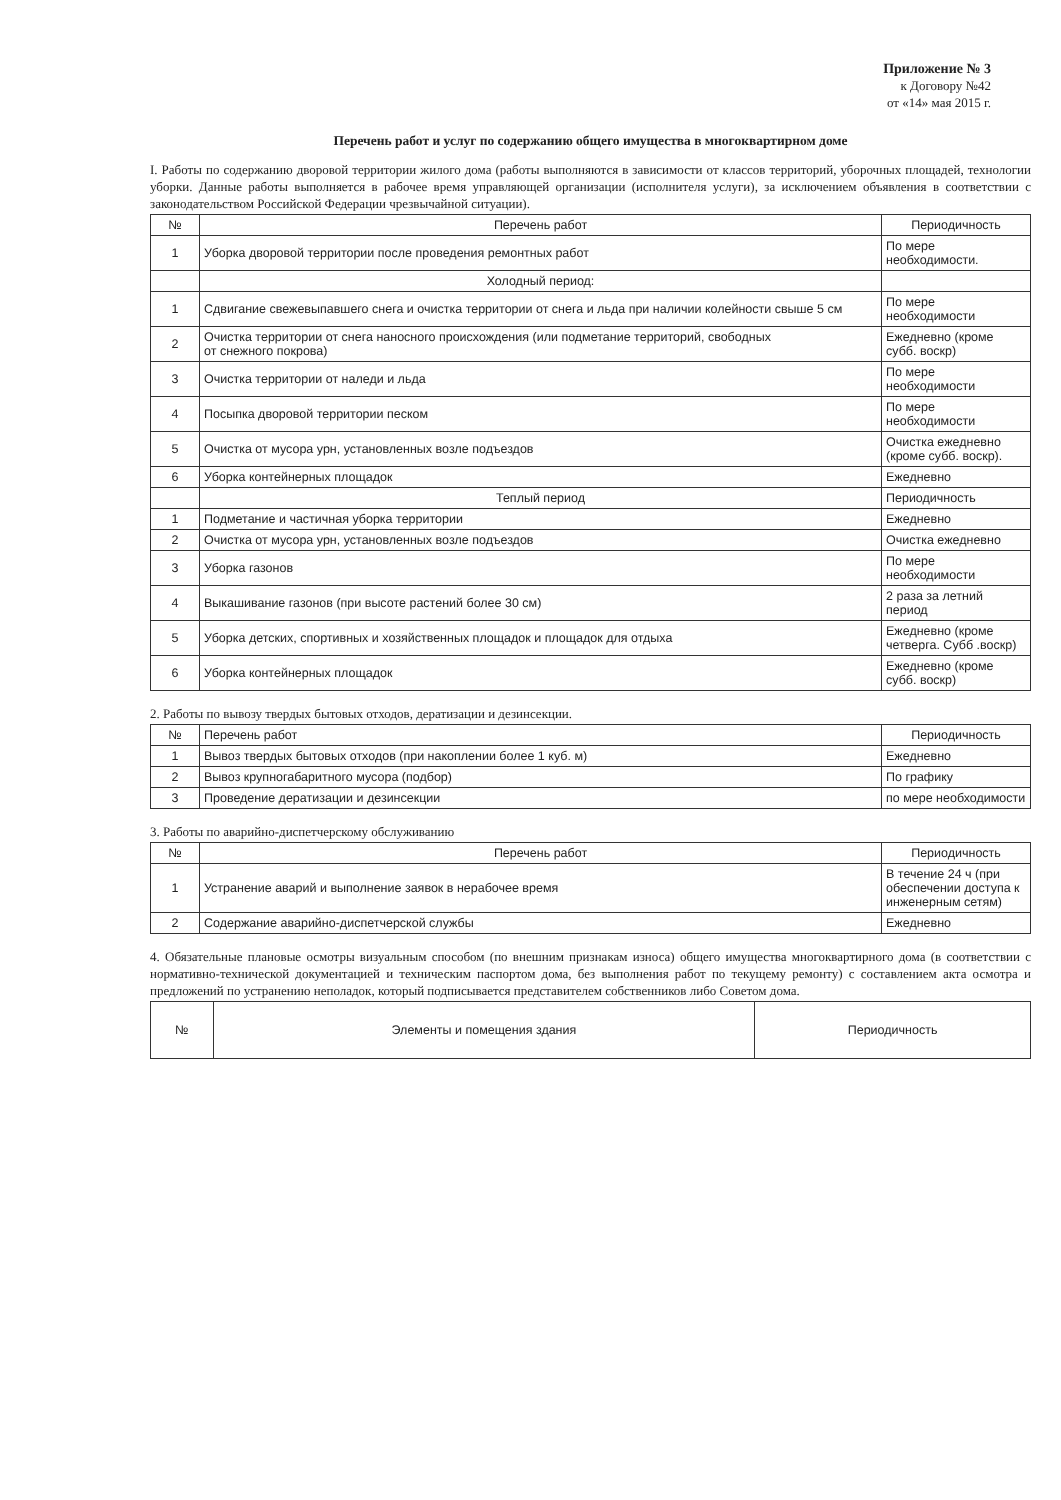Приложение № 3
к Договору №42
от «14» мая 2015 г.
Перечень работ и услуг по содержанию общего имущества в многоквартирном доме
I. Работы по содержанию дворовой территории жилого дома (работы выполняются в зависимости от классов территорий, уборочных площадей, технологии уборки. Данные работы выполняется в рабочее время управляющей организации (исполнителя услуги), за исключением объявления в соответствии с законодательством Российской Федерации чрезвычайной ситуации).
| № | Перечень работ | Периодичность |
| --- | --- | --- |
| 1 | Уборка дворовой территории после проведения ремонтных работ | По мере необходимости. |
| | Холодный период: | |
| 1 | Сдвигание свежевыпавшего снега и очистка территории от снега и льда при наличии колейности свыше 5 см | По мере необходимости |
| 2 | Очистка территории от снега наносного происхождения (или подметание территорий, свободных от снежного покрова) | Ежедневно (кроме субб. воскр) |
| 3 | Очистка территории от наледи и льда | По мере необходимости |
| 4 | Посыпка дворовой территории песком | По мере необходимости |
| 5 | Очистка от мусора урн, установленных возле подъездов | Очистка ежедневно (кроме субб. воскр). |
| 6 | Уборка контейнерных площадок | Ежедневно |
| | Теплый период | Периодичность |
| 1 | Подметание и частичная уборка территории | Ежедневно |
| 2 | Очистка от мусора урн, установленных возле подъездов | Очистка ежедневно |
| 3 | Уборка газонов | По мере необходимости |
| 4 | Выкашивание газонов (при высоте растений более 30 см) | 2 раза за летний период |
| 5 | Уборка детских, спортивных и хозяйственных площадок и площадок для отдыха | Ежедневно (кроме четверга. Субб .воскр) |
| 6 | Уборка контейнерных площадок | Ежедневно (кроме субб. воскр) |
2. Работы по вывозу твердых бытовых отходов, дератизации и дезинсекции.
| № | Перечень работ | Периодичность |
| --- | --- | --- |
| 1 | Вывоз твердых бытовых отходов (при накоплении более 1 куб. м) | Ежедневно |
| 2 | Вывоз крупногабаритного мусора (подбор) | По графику |
| 3 | Проведение дератизации и дезинсекции | по мере необходимости |
3. Работы по аварийно-диспетчерскому обслуживанию
| № | Перечень работ | Периодичность |
| --- | --- | --- |
| 1 | Устранение аварий и выполнение заявок в нерабочее время | В течение 24 ч (при обеспечении доступа к инженерным сетям) |
| 2 | Содержание аварийно-диспетчерской службы | Ежедневно |
4. Обязательные плановые осмотры визуальным способом (по внешним признакам износа) общего имущества многоквартирного дома (в соответствии с нормативно-технической документацией и техническим паспортом дома, без выполнения работ по текущему ремонту) с составлением акта осмотра и предложений по устранению неполадок, который подписывается представителем собственников либо Советом дома.
| № | Элементы и помещения здания | Периодичность |
| --- | --- | --- |